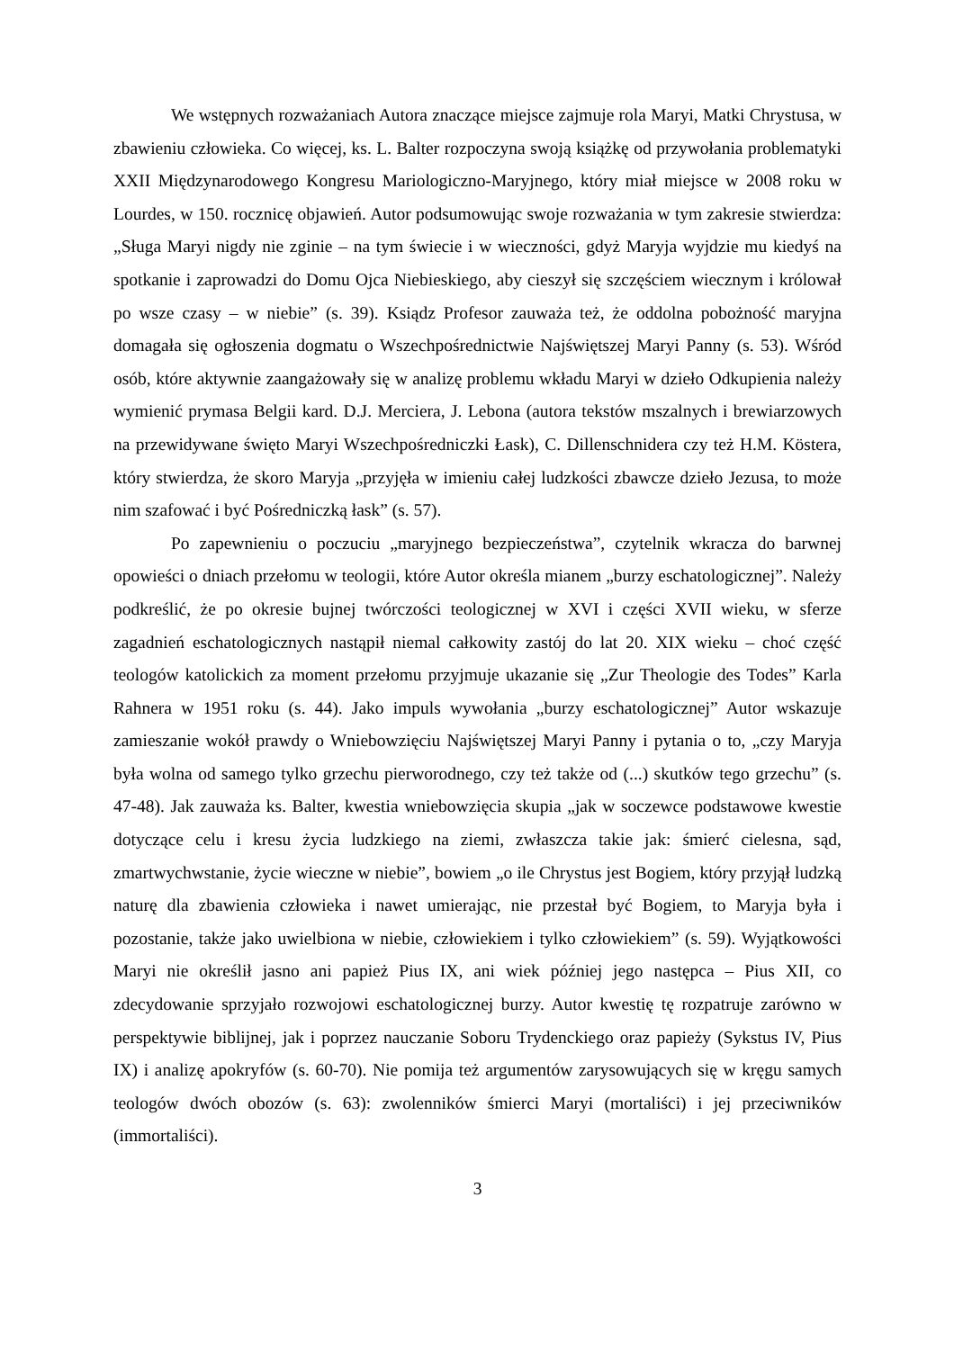We wstępnych rozważaniach Autora znaczące miejsce zajmuje rola Maryi, Matki Chrystusa, w zbawieniu człowieka. Co więcej, ks. L. Balter rozpoczyna swoją książkę od przywołania problematyki XXII Międzynarodowego Kongresu Mariologiczno-Maryjnego, który miał miejsce w 2008 roku w Lourdes, w 150. rocznicę objawień. Autor podsumowując swoje rozważania w tym zakresie stwierdza: „Sługa Maryi nigdy nie zginie – na tym świecie i w wieczności, gdyż Maryja wyjdzie mu kiedyś na spotkanie i zaprowadzi do Domu Ojca Niebieskiego, aby cieszył się szczęściem wiecznym i królował po wsze czasy – w niebie” (s. 39). Ksiądz Profesor zauważa też, że oddolna pobożność maryjna domagała się ogłoszenia dogmatu o Wszechpośrednictwie Najświętszej Maryi Panny (s. 53). Wśród osób, które aktywnie zaangażowały się w analizę problemu wkładu Maryi w dzieło Odkupienia należy wymienić prymasa Belgii kard. D.J. Merciera, J. Lebona (autora tekstów mszalnych i brewiarzowych na przewidywane święto Maryi Wszechpośredniczki Łask), C. Dillenschnidera czy też H.M. Köstera, który stwierdza, że skoro Maryja „przyjęła w imieniu całej ludzkości zbawcze dzieło Jezusa, to może nim szafować i być Pośredniczką łask” (s. 57).
Po zapewnieniu o poczuciu „maryjnego bezpieczeństwa”, czytelnik wkracza do barwnej opowieści o dniach przełomu w teologii, które Autor określa mianem „burzy eschatologicznej”. Należy podkreślić, że po okresie bujnej twórczości teologicznej w XVI i części XVII wieku, w sferze zagadnień eschatologicznych nastąpił niemal całkowity zastój do lat 20. XIX wieku – choć część teologów katolickich za moment przełomu przyjmuje ukazanie się „Zur Theologie des Todes” Karla Rahnera w 1951 roku (s. 44). Jako impuls wywołania „burzy eschatologicznej” Autor wskazuje zamieszanie wokół prawdy o Wniebowzięciu Najświętszej Maryi Panny i pytania o to, „czy Maryja była wolna od samego tylko grzechu pierworodnego, czy też także od (...) skutków tego grzechu” (s. 47-48). Jak zauważa ks. Balter, kwestia wniebowzięcia skupia „jak w soczewce podstawowe kwestie dotyczące celu i kresu życia ludzkiego na ziemi, zwłaszcza takie jak: śmierć cielesna, sąd, zmartwychwstanie, życie wieczne w niebie”, bowiem „o ile Chrystus jest Bogiem, który przyjął ludzką naturę dla zbawienia człowieka i nawet umierając, nie przestał być Bogiem, to Maryja była i pozostanie, także jako uwielbiona w niebie, człowiekiem i tylko człowiekiem” (s. 59). Wyjątkowości Maryi nie określił jasno ani papież Pius IX, ani wiek później jego następca – Pius XII, co zdecydowanie sprzyjało rozwojowi eschatologicznej burzy. Autor kwestię tę rozpatruje zarówno w perspektywie biblijnej, jak i poprzez nauczanie Soboru Trydenckiego oraz papieży (Sykstus IV, Pius IX) i analizę apokryfów (s. 60-70). Nie pomija też argumentów zarysowujących się w kręgu samych teologów dwóch obozów (s. 63): zwolenników śmierci Maryi (mortaliści) i jej przeciwników (immortaliści).
3